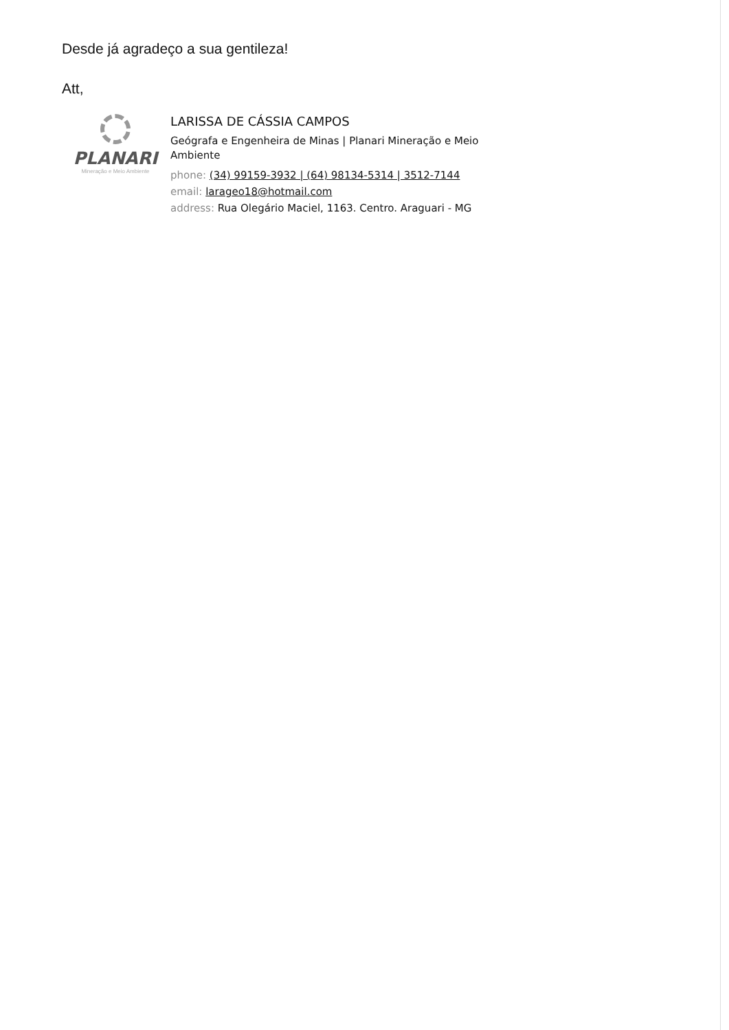Desde já agradeço a sua gentileza!
Att,
PLANARI
Mineração e Meio Ambiente
LARISSA DE CÁSSIA CAMPOS
Geógrafa e Engenheira de Minas | Planari Mineração e Meio
Ambiente
phone: (34) 99159-3932 | (64) 98134-5314 | 3512-7144
email: larageo18@hotmail.com
address: Rua Olegário Maciel, 1163. Centro. Araguari - MG